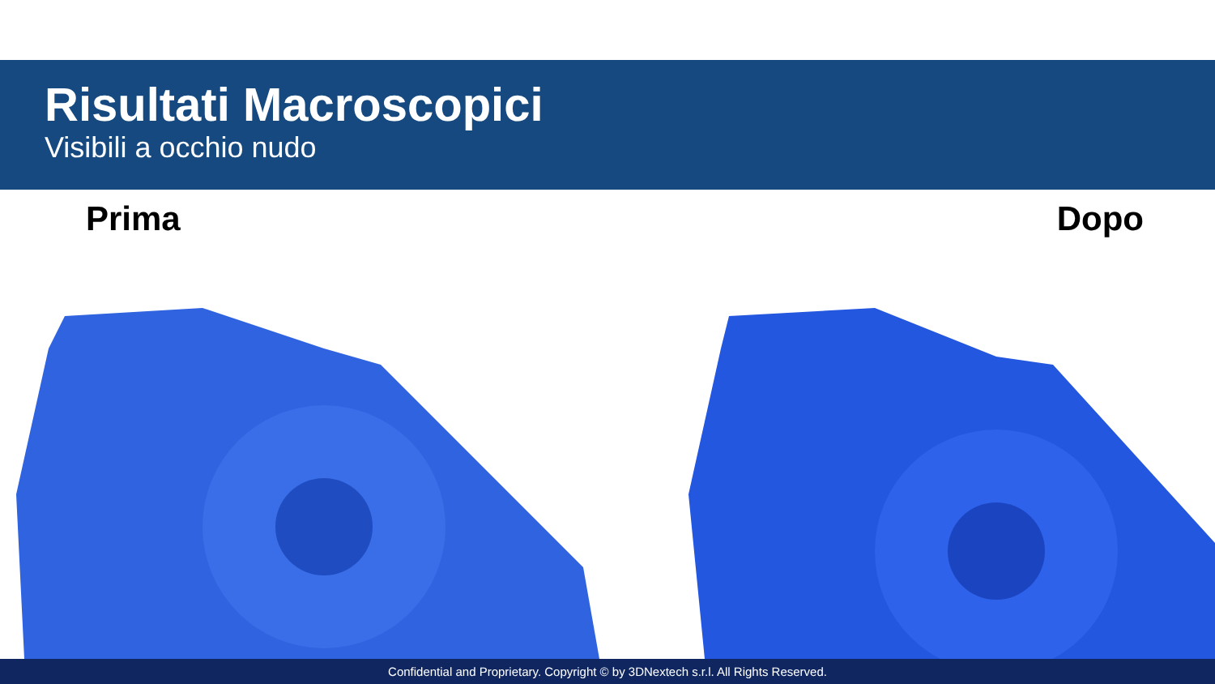Risultati Macroscopici
Visibili a occhio nudo
Prima Dopo
Confidential and Proprietary. Copyright © by 3DNextech s.r.l. All Rights Reserved.